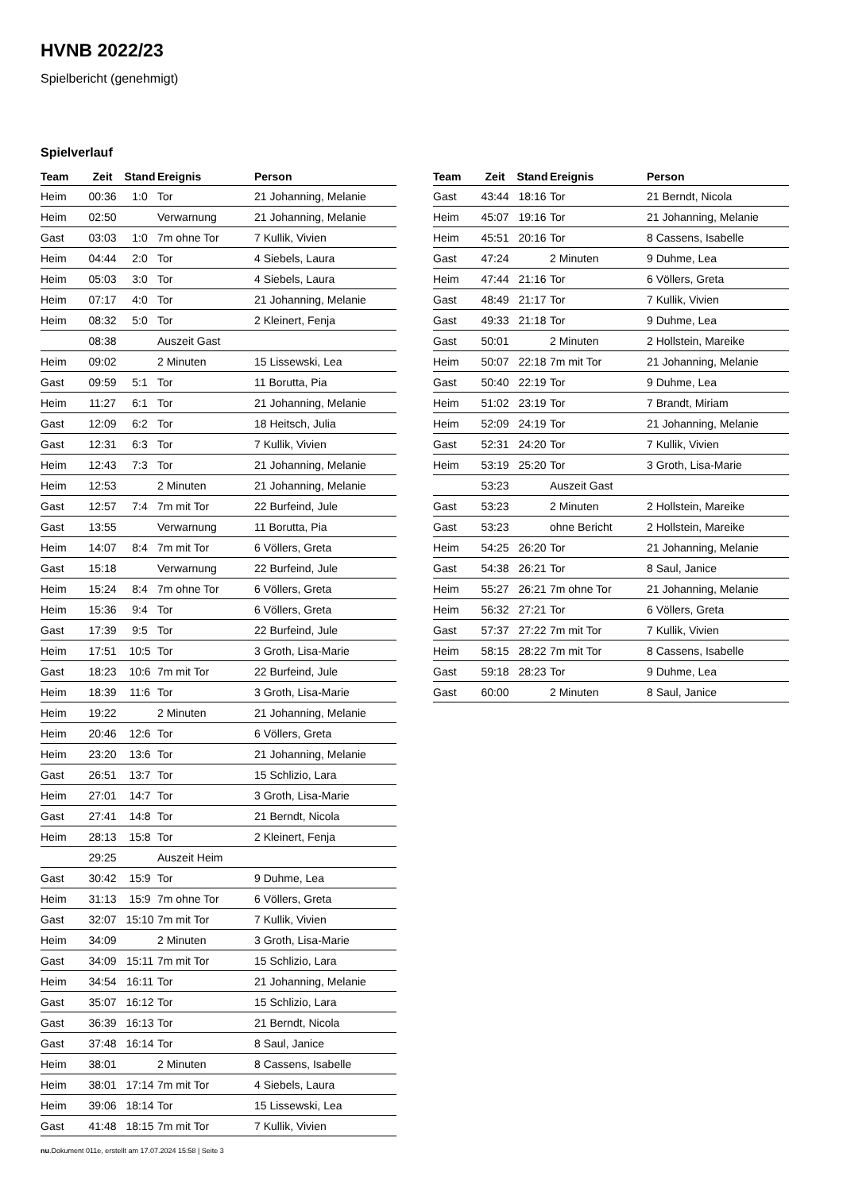HVNB 2022/23
Spielbericht (genehmigt)
Spielverlauf
| Team | Zeit | Stand | Ereignis | Person |
| --- | --- | --- | --- | --- |
| Heim | 00:36 | 1:0 | Tor | 21 Johanning, Melanie |
| Heim | 02:50 | | Verwarnung | 21 Johanning, Melanie |
| Gast | 03:03 | 1:0 | 7m ohne Tor | 7 Kullik, Vivien |
| Heim | 04:44 | 2:0 | Tor | 4 Siebels, Laura |
| Heim | 05:03 | 3:0 | Tor | 4 Siebels, Laura |
| Heim | 07:17 | 4:0 | Tor | 21 Johanning, Melanie |
| Heim | 08:32 | 5:0 | Tor | 2 Kleinert, Fenja |
| | 08:38 | | Auszeit Gast | |
| Heim | 09:02 | | 2 Minuten | 15 Lissewski, Lea |
| Gast | 09:59 | 5:1 | Tor | 11 Borutta, Pia |
| Heim | 11:27 | 6:1 | Tor | 21 Johanning, Melanie |
| Gast | 12:09 | 6:2 | Tor | 18 Heitsch, Julia |
| Gast | 12:31 | 6:3 | Tor | 7 Kullik, Vivien |
| Heim | 12:43 | 7:3 | Tor | 21 Johanning, Melanie |
| Heim | 12:53 | | 2 Minuten | 21 Johanning, Melanie |
| Gast | 12:57 | 7:4 | 7m mit Tor | 22 Burfeind, Jule |
| Gast | 13:55 | | Verwarnung | 11 Borutta, Pia |
| Heim | 14:07 | 8:4 | 7m mit Tor | 6 Völlers, Greta |
| Gast | 15:18 | | Verwarnung | 22 Burfeind, Jule |
| Heim | 15:24 | 8:4 | 7m ohne Tor | 6 Völlers, Greta |
| Heim | 15:36 | 9:4 | Tor | 6 Völlers, Greta |
| Gast | 17:39 | 9:5 | Tor | 22 Burfeind, Jule |
| Heim | 17:51 | 10:5 | Tor | 3 Groth, Lisa-Marie |
| Gast | 18:23 | 10:6 | 7m mit Tor | 22 Burfeind, Jule |
| Heim | 18:39 | 11:6 | Tor | 3 Groth, Lisa-Marie |
| Heim | 19:22 | | 2 Minuten | 21 Johanning, Melanie |
| Heim | 20:46 | 12:6 | Tor | 6 Völlers, Greta |
| Heim | 23:20 | 13:6 | Tor | 21 Johanning, Melanie |
| Gast | 26:51 | 13:7 | Tor | 15 Schlizio, Lara |
| Heim | 27:01 | 14:7 | Tor | 3 Groth, Lisa-Marie |
| Gast | 27:41 | 14:8 | Tor | 21 Berndt, Nicola |
| Heim | 28:13 | 15:8 | Tor | 2 Kleinert, Fenja |
| | 29:25 | | Auszeit Heim | |
| Gast | 30:42 | 15:9 | Tor | 9 Duhme, Lea |
| Heim | 31:13 | 15:9 | 7m ohne Tor | 6 Völlers, Greta |
| Gast | 32:07 | 15:10 | 7m mit Tor | 7 Kullik, Vivien |
| Heim | 34:09 | | 2 Minuten | 3 Groth, Lisa-Marie |
| Gast | 34:09 | 15:11 | 7m mit Tor | 15 Schlizio, Lara |
| Heim | 34:54 | 16:11 | Tor | 21 Johanning, Melanie |
| Gast | 35:07 | 16:12 | Tor | 15 Schlizio, Lara |
| Gast | 36:39 | 16:13 | Tor | 21 Berndt, Nicola |
| Gast | 37:48 | 16:14 | Tor | 8 Saul, Janice |
| Heim | 38:01 | | 2 Minuten | 8 Cassens, Isabelle |
| Heim | 38:01 | 17:14 | 7m mit Tor | 4 Siebels, Laura |
| Heim | 39:06 | 18:14 | Tor | 15 Lissewski, Lea |
| Gast | 41:48 | 18:15 | 7m mit Tor | 7 Kullik, Vivien |
| Team | Zeit | Stand | Ereignis | Person |
| --- | --- | --- | --- | --- |
| Gast | 43:44 | 18:16 | Tor | 21 Berndt, Nicola |
| Heim | 45:07 | 19:16 | Tor | 21 Johanning, Melanie |
| Heim | 45:51 | 20:16 | Tor | 8 Cassens, Isabelle |
| Gast | 47:24 | | 2 Minuten | 9 Duhme, Lea |
| Heim | 47:44 | 21:16 | Tor | 6 Völlers, Greta |
| Gast | 48:49 | 21:17 | Tor | 7 Kullik, Vivien |
| Gast | 49:33 | 21:18 | Tor | 9 Duhme, Lea |
| Gast | 50:01 | | 2 Minuten | 2 Hollstein, Mareike |
| Heim | 50:07 | 22:18 | 7m mit Tor | 21 Johanning, Melanie |
| Gast | 50:40 | 22:19 | Tor | 9 Duhme, Lea |
| Heim | 51:02 | 23:19 | Tor | 7 Brandt, Miriam |
| Heim | 52:09 | 24:19 | Tor | 21 Johanning, Melanie |
| Gast | 52:31 | 24:20 | Tor | 7 Kullik, Vivien |
| Heim | 53:19 | 25:20 | Tor | 3 Groth, Lisa-Marie |
| | 53:23 | | Auszeit Gast | |
| Gast | 53:23 | | 2 Minuten | 2 Hollstein, Mareike |
| Gast | 53:23 | | ohne Bericht | 2 Hollstein, Mareike |
| Heim | 54:25 | 26:20 | Tor | 21 Johanning, Melanie |
| Gast | 54:38 | 26:21 | Tor | 8 Saul, Janice |
| Heim | 55:27 | 26:21 | 7m ohne Tor | 21 Johanning, Melanie |
| Heim | 56:32 | 27:21 | Tor | 6 Völlers, Greta |
| Gast | 57:37 | 27:22 | 7m mit Tor | 7 Kullik, Vivien |
| Heim | 58:15 | 28:22 | 7m mit Tor | 8 Cassens, Isabelle |
| Gast | 59:18 | 28:23 | Tor | 9 Duhme, Lea |
| Gast | 60:00 | | 2 Minuten | 8 Saul, Janice |
nu.Dokument 011e, erstellt am 17.07.2024 15:58 | Seite 3